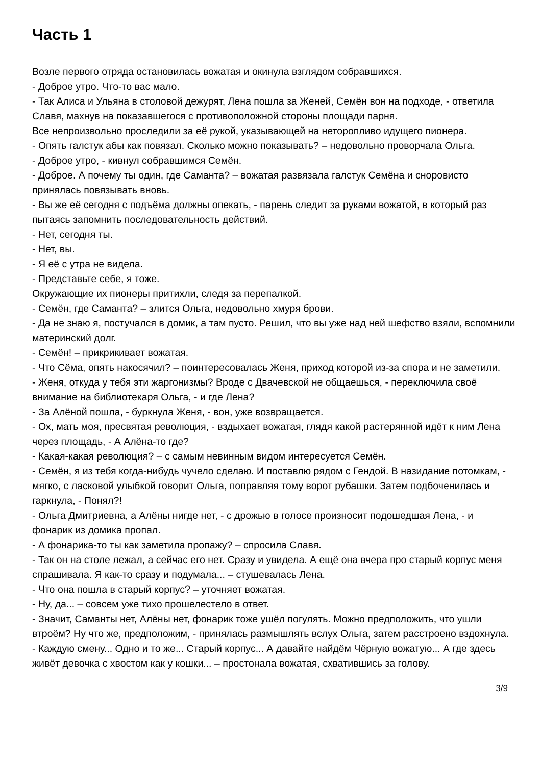Часть 1
Возле первого отряда остановилась вожатая и окинула взглядом собравшихся.
- Доброе утро. Что-то вас мало.
- Так Алиса и Ульяна в столовой дежурят, Лена пошла за Женей, Семён вон на подходе, - ответила Славя, махнув на показавшегося с противоположной стороны площади парня.
Все непроизвольно проследили за её рукой, указывающей на неторопливо идущего пионера.
- Опять галстук абы как повязал. Сколько можно показывать? – недовольно проворчала Ольга.
- Доброе утро, - кивнул собравшимся Семён.
- Доброе. А почему ты один, где Саманта? – вожатая развязала галстук Семёна и сноровисто принялась повязывать вновь.
- Вы же её сегодня с подъёма должны опекать, - парень следит за руками вожатой, в который раз пытаясь запомнить последовательность действий.
- Нет, сегодня ты.
- Нет, вы.
- Я её с утра не видела.
- Представьте себе, я тоже.
Окружающие их пионеры притихли, следя за перепалкой.
- Семён, где Саманта? – злится Ольга, недовольно хмуря брови.
- Да не знаю я, постучался в домик, а там пусто. Решил, что вы уже над ней шефство взяли, вспомнили материнский долг.
- Семён! – прикрикивает вожатая.
- Что Сёма, опять накосячил? – поинтересовалась Женя, приход которой из-за спора и не заметили.
- Женя, откуда у тебя эти жаргонизмы? Вроде с Двачевской не общаешься, - переключила своё внимание на библиотекаря Ольга, - и где Лена?
- За Алёной пошла, - буркнула Женя, - вон, уже возвращается.
- Ох, мать моя, пресвятая революция, - вздыхает вожатая, глядя какой растерянной идёт к ним Лена через площадь, - А Алёна-то где?
- Какая-какая революция? – с самым невинным видом интересуется Семён.
- Семён, я из тебя когда-нибудь чучело сделаю. И поставлю рядом с Гендой. В назидание потомкам, - мягко, с ласковой улыбкой говорит Ольга, поправляя тому ворот рубашки. Затем подбоченилась и гаркнула, - Понял?!
- Ольга Дмитриевна, а Алёны нигде нет, - с дрожью в голосе произносит подошедшая Лена, - и фонарик из домика пропал.
- А фонарика-то ты как заметила пропажу? – спросила Славя.
- Так он на столе лежал, а сейчас его нет. Сразу и увидела. А ещё она вчера про старый корпус меня спрашивала. Я как-то сразу и подумала... – стушевалась Лена.
- Что она пошла в старый корпус? – уточняет вожатая.
- Ну, да... – совсем уже тихо прошелестело в ответ.
- Значит, Саманты нет, Алёны нет, фонарик тоже ушёл погулять. Можно предположить, что ушли втроём? Ну что же, предположим, - принялась размышлять вслух Ольга, затем расстроено вздохнула.
- Каждую смену... Одно и то же... Старый корпус... А давайте найдём Чёрную вожатую... А где здесь живёт девочка с хвостом как у кошки... – простонала вожатая, схватившись за голову.
3/9